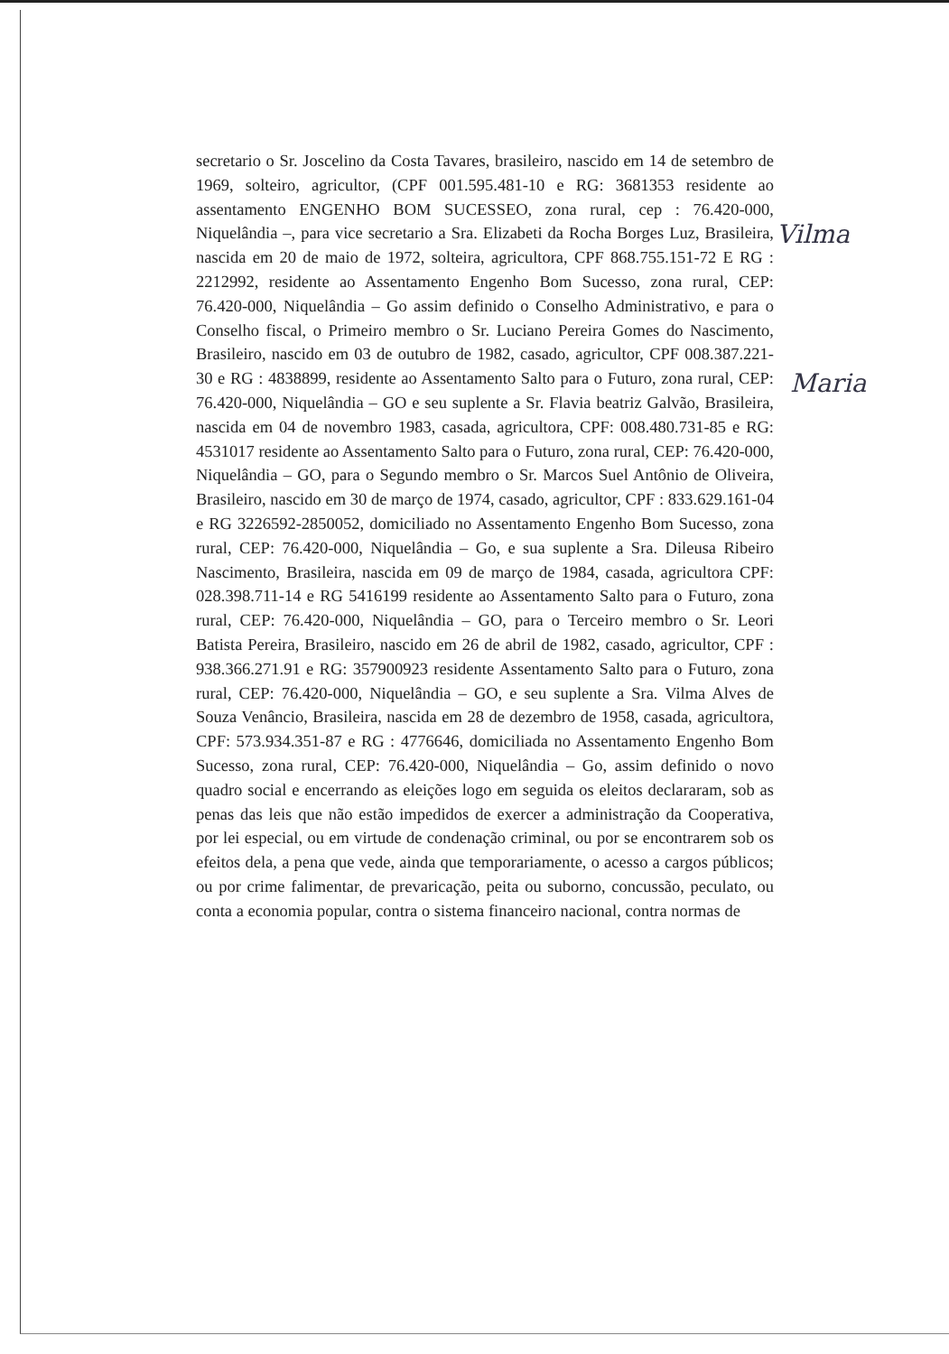secretario o Sr. Joscelino da Costa Tavares, brasileiro, nascido em 14 de setembro de 1969, solteiro, agricultor, (CPF 001.595.481-10 e RG: 3681353 residente ao assentamento ENGENHO BOM SUCESSEO, zona rural, cep : 76.420-000, Niquelândia –, para vice secretario a Sra. Elizabeti da Rocha Borges Luz, Brasileira, nascida em 20 de maio de 1972, solteira, agricultora, CPF 868.755.151-72 E RG : 2212992, residente ao Assentamento Engenho Bom Sucesso, zona rural, CEP: 76.420-000, Niquelândia – Go assim definido o Conselho Administrativo, e para o Conselho fiscal, o Primeiro membro o Sr. Luciano Pereira Gomes do Nascimento, Brasileiro, nascido em 03 de outubro de 1982, casado, agricultor, CPF 008.387.221-30 e RG : 4838899, residente ao Assentamento Salto para o Futuro, zona rural, CEP: 76.420-000, Niquelândia – GO e seu suplente a Sr. Flavia beatriz Galvão, Brasileira, nascida em 04 de novembro 1983, casada, agricultora, CPF: 008.480.731-85 e RG: 4531017 residente ao Assentamento Salto para o Futuro, zona rural, CEP: 76.420-000, Niquelândia – GO, para o Segundo membro o Sr. Marcos Suel Antônio de Oliveira, Brasileiro, nascido em 30 de março de 1974, casado, agricultor, CPF : 833.629.161-04 e RG 3226592-2850052, domiciliado no Assentamento Engenho Bom Sucesso, zona rural, CEP: 76.420-000, Niquelândia – Go, e sua suplente a Sra. Dileusa Ribeiro Nascimento, Brasileira, nascida em 09 de março de 1984, casada, agricultora CPF: 028.398.711-14 e RG 5416199 residente ao Assentamento Salto para o Futuro, zona rural, CEP: 76.420-000, Niquelândia – GO, para o Terceiro membro o Sr. Leori Batista Pereira, Brasileiro, nascido em 26 de abril de 1982, casado, agricultor, CPF : 938.366.271.91 e RG: 357900923 residente Assentamento Salto para o Futuro, zona rural, CEP: 76.420-000, Niquelândia – GO, e seu suplente a Sra. Vilma Alves de Souza Venâncio, Brasileira, nascida em 28 de dezembro de 1958, casada, agricultora, CPF: 573.934.351-87 e RG : 4776646, domiciliada no Assentamento Engenho Bom Sucesso, zona rural, CEP: 76.420-000, Niquelândia – Go, assim definido o novo quadro social e encerrando as eleições logo em seguida os eleitos declararam, sob as penas das leis que não estão impedidos de exercer a administração da Cooperativa, por lei especial, ou em virtude de condenação criminal, ou por se encontrarem sob os efeitos dela, a pena que vede, ainda que temporariamente, o acesso a cargos públicos; ou por crime falimentar, de prevaricação, peita ou suborno, concussão, peculato, ou conta a economia popular, contra o sistema financeiro nacional, contra normas de
Vilma
Maria